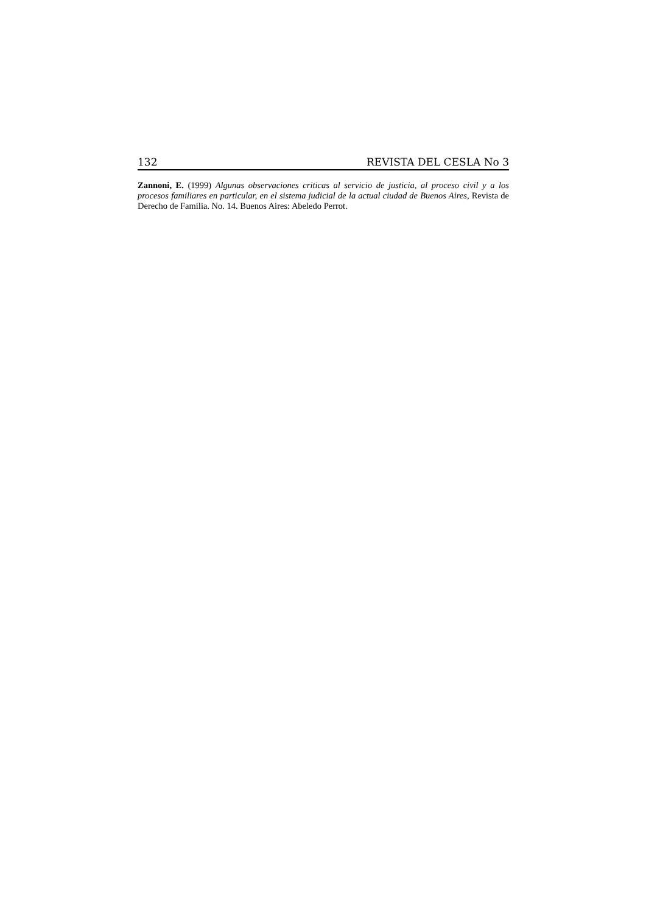132 REVISTA DEL CESLA No 3
Zannoni, E. (1999) Algunas observaciones criticas al servicio de justicia, al proceso civil y a los procesos familiares en particular, en el sistema judicial de la actual ciudad de Buenos Aires, Revista de Derecho de Familia. No. 14. Buenos Aires: Abeledo Perrot.